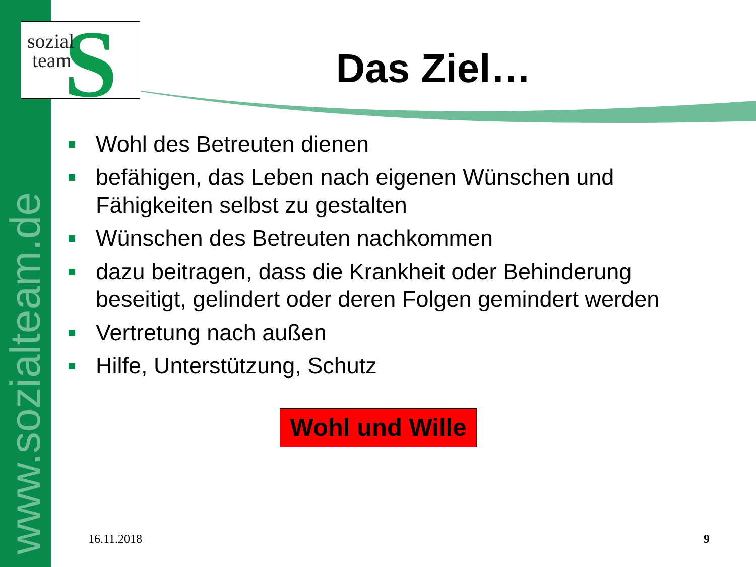www.sozialteam.de
S
sozial
team
Das Ziel…
Wohl des Betreuten dienen
befähigen, das Leben nach eigenen Wünschen und Fähigkeiten selbst zu gestalten
Wünschen des Betreuten nachkommen
dazu beitragen, dass die Krankheit oder Behinderung beseitigt, gelindert oder deren Folgen gemindert werden
Vertretung nach außen
Hilfe, Unterstützung, Schutz
Wohl und Wille
16.11.2018 9